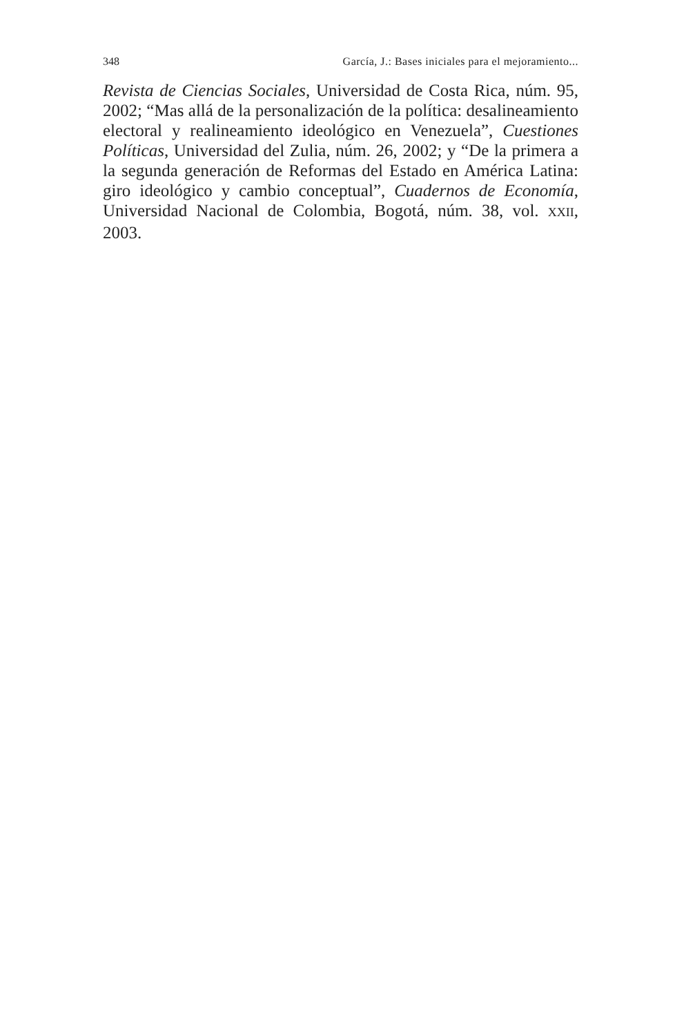348 García, J.: Bases iniciales para el mejoramiento...
Revista de Ciencias Sociales, Universidad de Costa Rica, núm. 95, 2002; “Mas allá de la personalización de la política: desalinea­miento electoral y realineamiento ideológico en Venezuela”, Cues­tiones Políticas, Universidad del Zulia, núm. 26, 2002; y “De la primera a la segunda generación de Reformas del Estado en Amé­rica Latina: giro ideológico y cambio conceptual”, Cuadernos de Economía, Universidad Nacional de Colombia, Bogotá, núm. 38, vol. XXII, 2003.